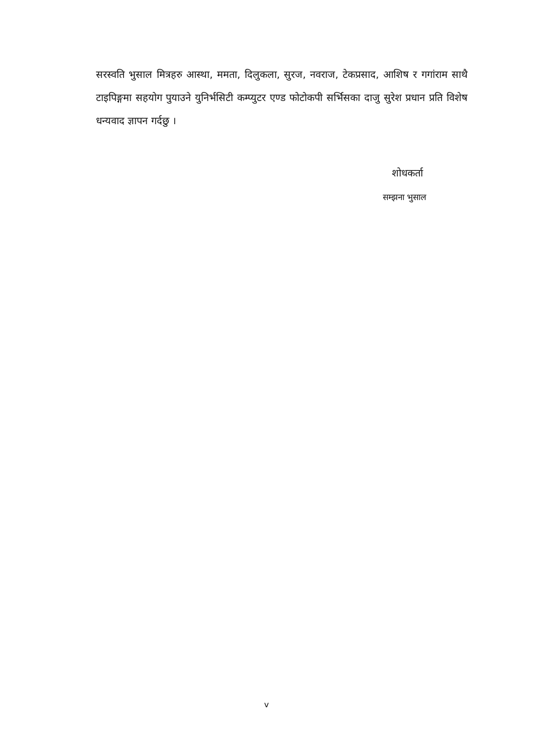सरस्वति भुसाल मित्रहरु आस्था, ममता, दिलुकला, सुरज, नवराज, टेकप्रसाद, आशिष र गगांराम साथै टाइपिङ्गमा सहयोग पुयाउने युनिर्भसिटी कम्प्युटर एण्ड फोटोकपी सर्भिसका दाजु सुरेश प्रधान प्रति विशेष धन्यवाद ज्ञापन गर्दछु ।
शोधकर्ता
सम्झना भुसाल
v